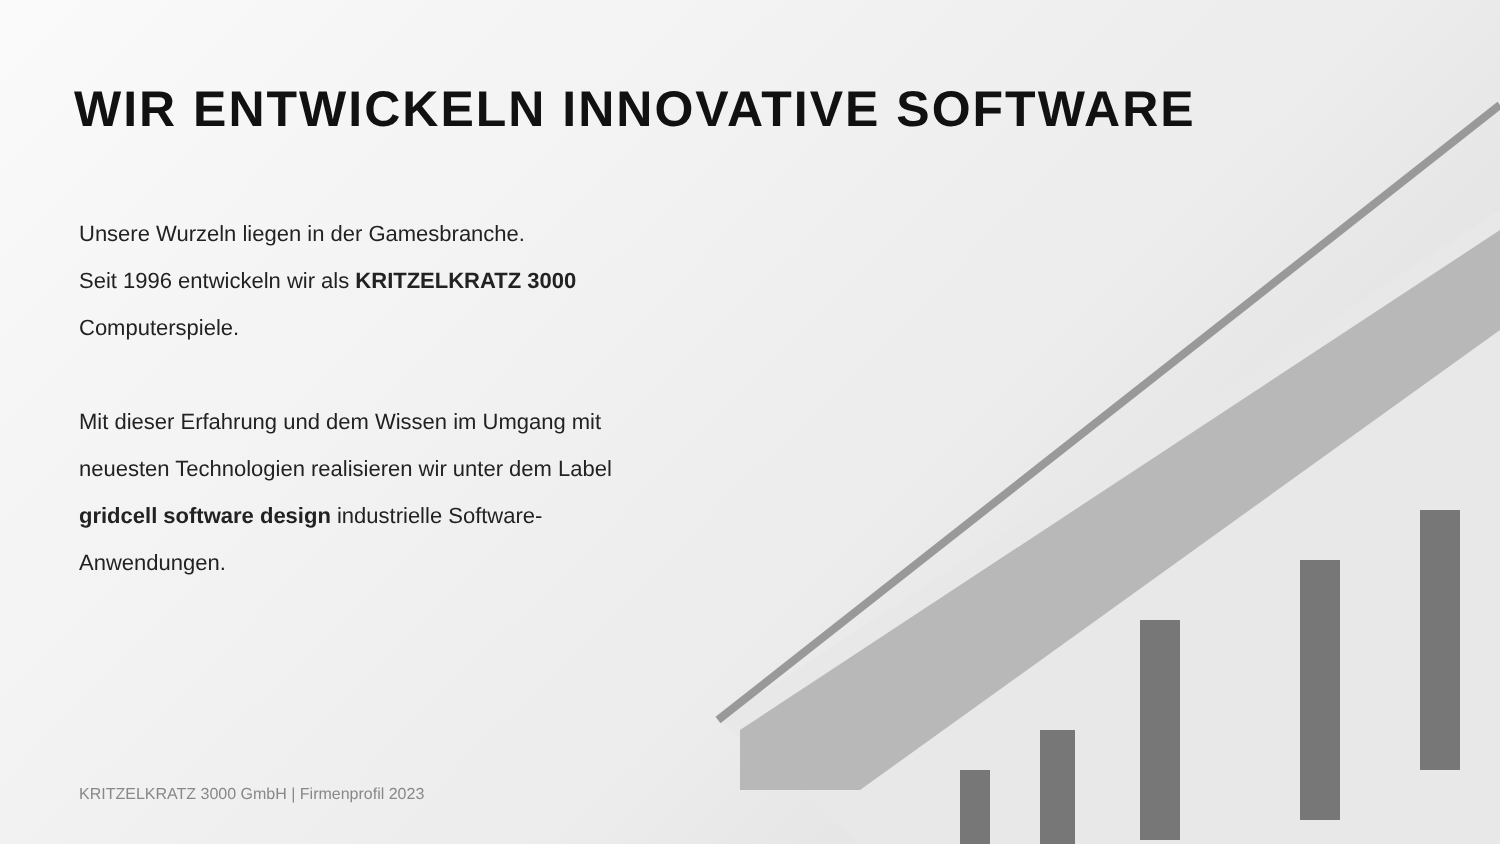WIR ENTWICKELN INNOVATIVE SOFTWARE
Unsere Wurzeln liegen in der Gamesbranche.
Seit 1996 entwickeln wir als KRITZELKRATZ 3000 Computerspiele.
Mit dieser Erfahrung und dem Wissen im Umgang mit neuesten Technologien realisieren wir unter dem Label gridcell software design industrielle Software-Anwendungen.
KRITZELKRATZ 3000 GmbH | Firmenprofil 2023